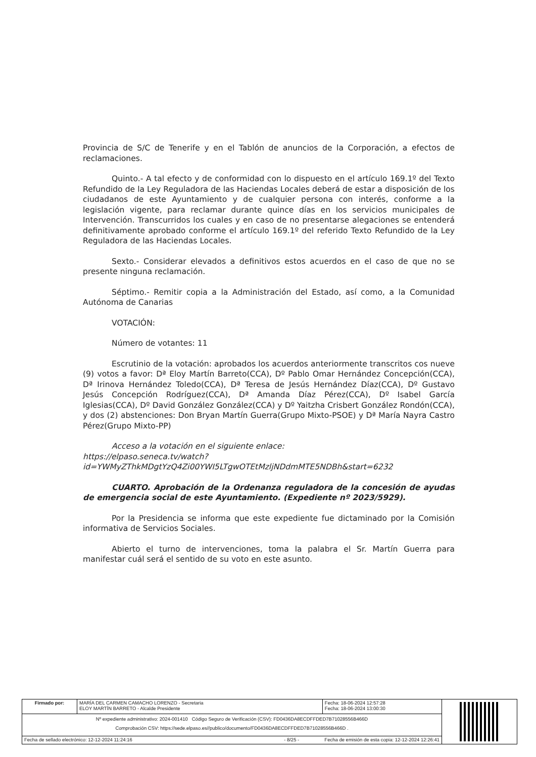Provincia de S/C de Tenerife y en el Tablón de anuncios de la Corporación, a efectos de reclamaciones.
Quinto.- A tal efecto y de conformidad con lo dispuesto en el artículo 169.1º del Texto Refundido de la Ley Reguladora de las Haciendas Locales deberá de estar a disposición de los ciudadanos de este Ayuntamiento y de cualquier persona con interés, conforme a la legislación vigente, para reclamar durante quince días en los servicios municipales de Intervención. Transcurridos los cuales y en caso de no presentarse alegaciones se entenderá definitivamente aprobado conforme el artículo 169.1º del referido Texto Refundido de la Ley Reguladora de las Haciendas Locales.
Sexto.- Considerar elevados a definitivos estos acuerdos en el caso de que no se presente ninguna reclamación.
Séptimo.- Remitir copia a la Administración del Estado, así como, a la Comunidad Autónoma de Canarias
VOTACIÓN:
Número de votantes: 11
Escrutinio de la votación: aprobados los acuerdos anteriormente transcritos cos nueve (9) votos a favor: Dª Eloy Martín Barreto(CCA), Dº Pablo Omar Hernández Concepción(CCA), Dª Irinova Hernández Toledo(CCA), Dª Teresa de Jesús Hernández Díaz(CCA), Dº Gustavo Jesús Concepción Rodríguez(CCA), Dª Amanda Díaz Pérez(CCA), Dº Isabel García Iglesias(CCA), Dº David González González(CCA) y Dº Yaitzha Crisbert González Rondón(CCA), y dos (2) abstenciones: Don Bryan Martín Guerra(Grupo Mixto-PSOE) y Dª María Nayra Castro Pérez(Grupo Mixto-PP)
Acceso a la votación en el siguiente enlace:
https://elpaso.seneca.tv/watch?id=YWMyZThkMDgtYzQ4Zi00YWI5LTgwOTEtMzljNDdmMTE5NDBh&start=6232
CUARTO. Aprobación de la Ordenanza reguladora de la concesión de ayudas de emergencia social de este Ayuntamiento. (Expediente nº 2023/5929).
Por la Presidencia se informa que este expediente fue dictaminado por la Comisión informativa de Servicios Sociales.
Abierto el turno de intervenciones, toma la palabra el Sr. Martín Guerra para manifestar cuál será el sentido de su voto en este asunto.
| Firmado por: | MARÍA DEL CARMEN CAMACHO LORENZO - Secretaria ELOY MARTÍN BARRETO - Alcalde Presidente | | Fecha: 18-06-2024 12:57:28 Fecha: 18-06-2024 13:00:30 | |
| Nº expediente administrativo: 2024-001410 Código Seguro de Verificación (CSV): FD0436DA8ECDFFDED7B71028556B466D Comprobación CSV: https://sede.elpaso.es//publico/documento/FD0436DA8ECDFFDED7B71028556B466D . | | | | |
| Fecha de sellado electrónico: 12-12-2024 11:24:16 | | - 8/25 - | Fecha de emisión de esta copia: 12-12-2024 12:26:41 | |